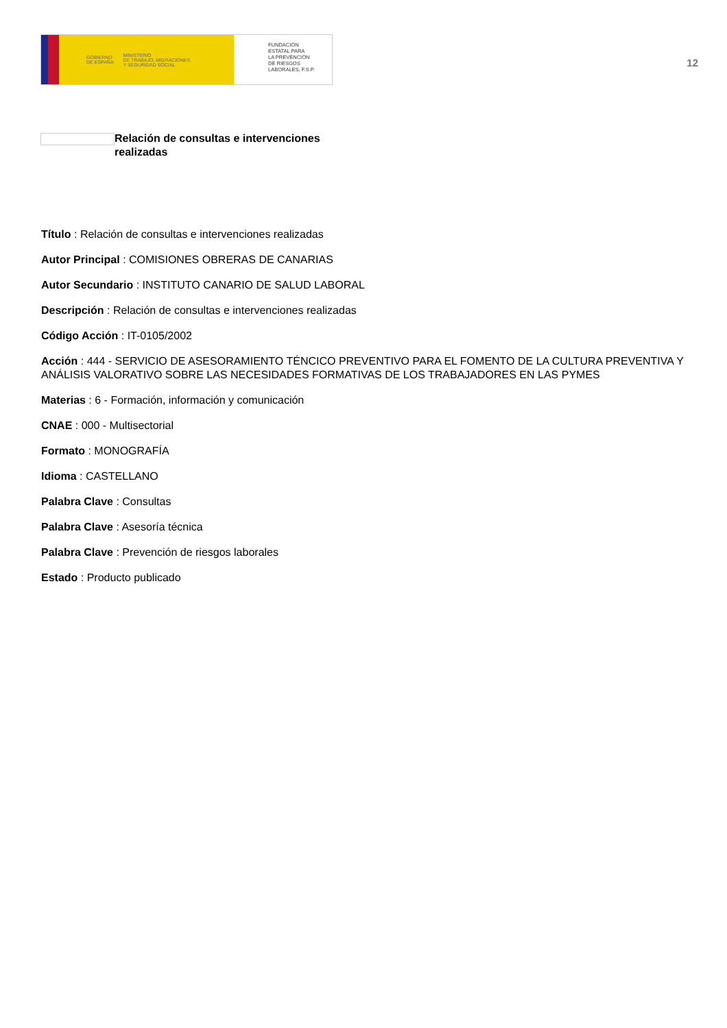GOBIERNO
DE ESPAÑA MINISTERIO
DE TRABAJO, MIGRACIONES
Y SEGURIDAD SOCIAL
FUNDACIÓN
ESTATAL PARA
LA PREVENCIÓN
DE RIESGOS
LABORALES, F.S.P.
12
Relación de consultas e intervenciones realizadas
Título : Relación de consultas e intervenciones realizadas
Autor Principal : COMISIONES OBRERAS DE CANARIAS
Autor Secundario : INSTITUTO CANARIO DE SALUD LABORAL
Descripción : Relación de consultas e intervenciones realizadas
Código Acción : IT-0105/2002
Acción : 444 - SERVICIO DE ASESORAMIENTO TÉNCICO PREVENTIVO PARA EL FOMENTO DE LA CULTURA PREVENTIVA Y ANÁLISIS VALORATIVO SOBRE LAS NECESIDADES FORMATIVAS DE LOS TRABAJADORES EN LAS PYMES
Materias : 6 - Formación, información y comunicación
CNAE : 000 - Multisectorial
Formato : MONOGRAFÍA
Idioma : CASTELLANO
Palabra Clave : Consultas
Palabra Clave : Asesoría técnica
Palabra Clave : Prevención de riesgos laborales
Estado : Producto publicado